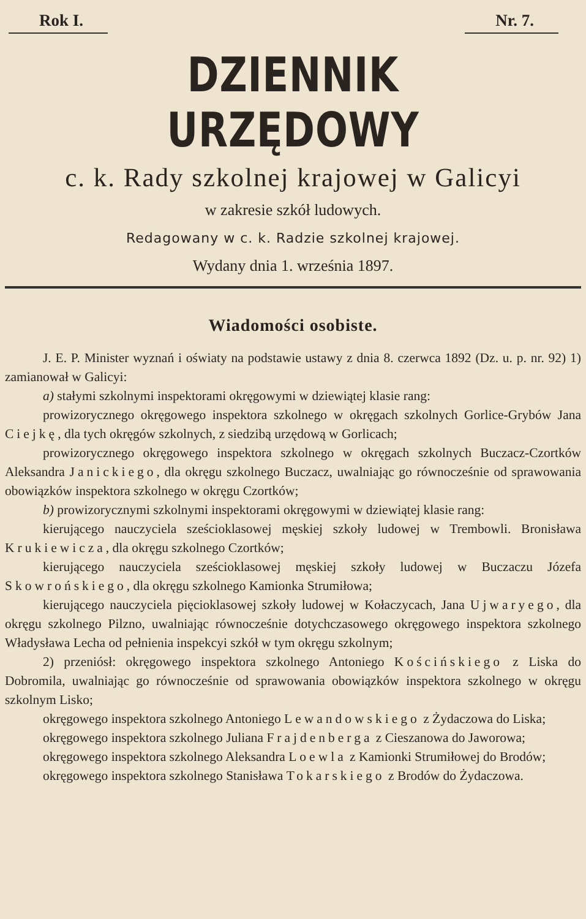Rok I. Nr. 7.
DZIENNIK URZĘDOWY
c. k. Rady szkolnej krajowej w Galicyi
w zakresie szkół ludowych.
Redagowany w c. k. Radzie szkolnej krajowej.
Wydany dnia 1. września 1897.
Wiadomości osobiste.
J. E. P. Minister wyznań i oświaty na podstawie ustawy z dnia 8. czerwca 1892 (Dz. u. p. nr. 92) 1) zamianował w Galicyi:
a) stałymi szkolnymi inspektorami okręgowymi w dziewiątej klasie rang:
prowizorycznego okręgowego inspektora szkolnego w okręgach szkolnych Gorlice-Grybów Jana Ciejkę, dla tych okręgów szkolnych, z siedzibą urzędową w Gorlicach;
prowizorycznego okręgowego inspektora szkolnego w okręgach szkolnych Buczacz-Czortków Aleksandra Janickiego, dla okręgu szkolnego Buczacz, uwalniając go równocześnie od sprawowania obowiązków inspektora szkolnego w okręgu Czortków;
b) prowizorycznymi szkolnymi inspektorami okręgowymi w dziewiątej klasie rang:
kierującego nauczyciela sześcioklasowej męskiej szkoły ludowej w Trembowli. Bronisława Krukiewicza, dla okręgu szkolnego Czortków;
kierującego nauczyciela sześcioklasowej męskiej szkoły ludowej w Buczaczu Józefa Skowrońskiego, dla okręgu szkolnego Kamionka Strumiłowa;
kierującego nauczyciela pięcioklasowej szkoły ludowej w Kołaczycach, Jana Ujwaryego, dla okręgu szkolnego Pilzno, uwalniając równocześnie dotychczasowego okręgowego inspektora szkolnego Władysława Lecha od pełnienia inspekcyi szkół w tym okręgu szkolnym;
2) przeniósł: okręgowego inspektora szkolnego Antoniego Kościńskiego z Liska do Dobromila, uwalniając go równocześnie od sprawowania obowiązków inspektora szkolnego w okręgu szkolnym Lisko;
okręgowego inspektora szkolnego Antoniego Lewandowskiego z Żydaczowa do Liska;
okręgowego inspektora szkolnego Juliana Frajdenberga z Cieszanowa do Jaworowa;
okręgowego inspektora szkolnego Aleksandra Loewla z Kamionki Strumiłowej do Brodów;
okręgowego inspektora szkolnego Stanisława Tokarskiego z Brodów do Żydaczowa.